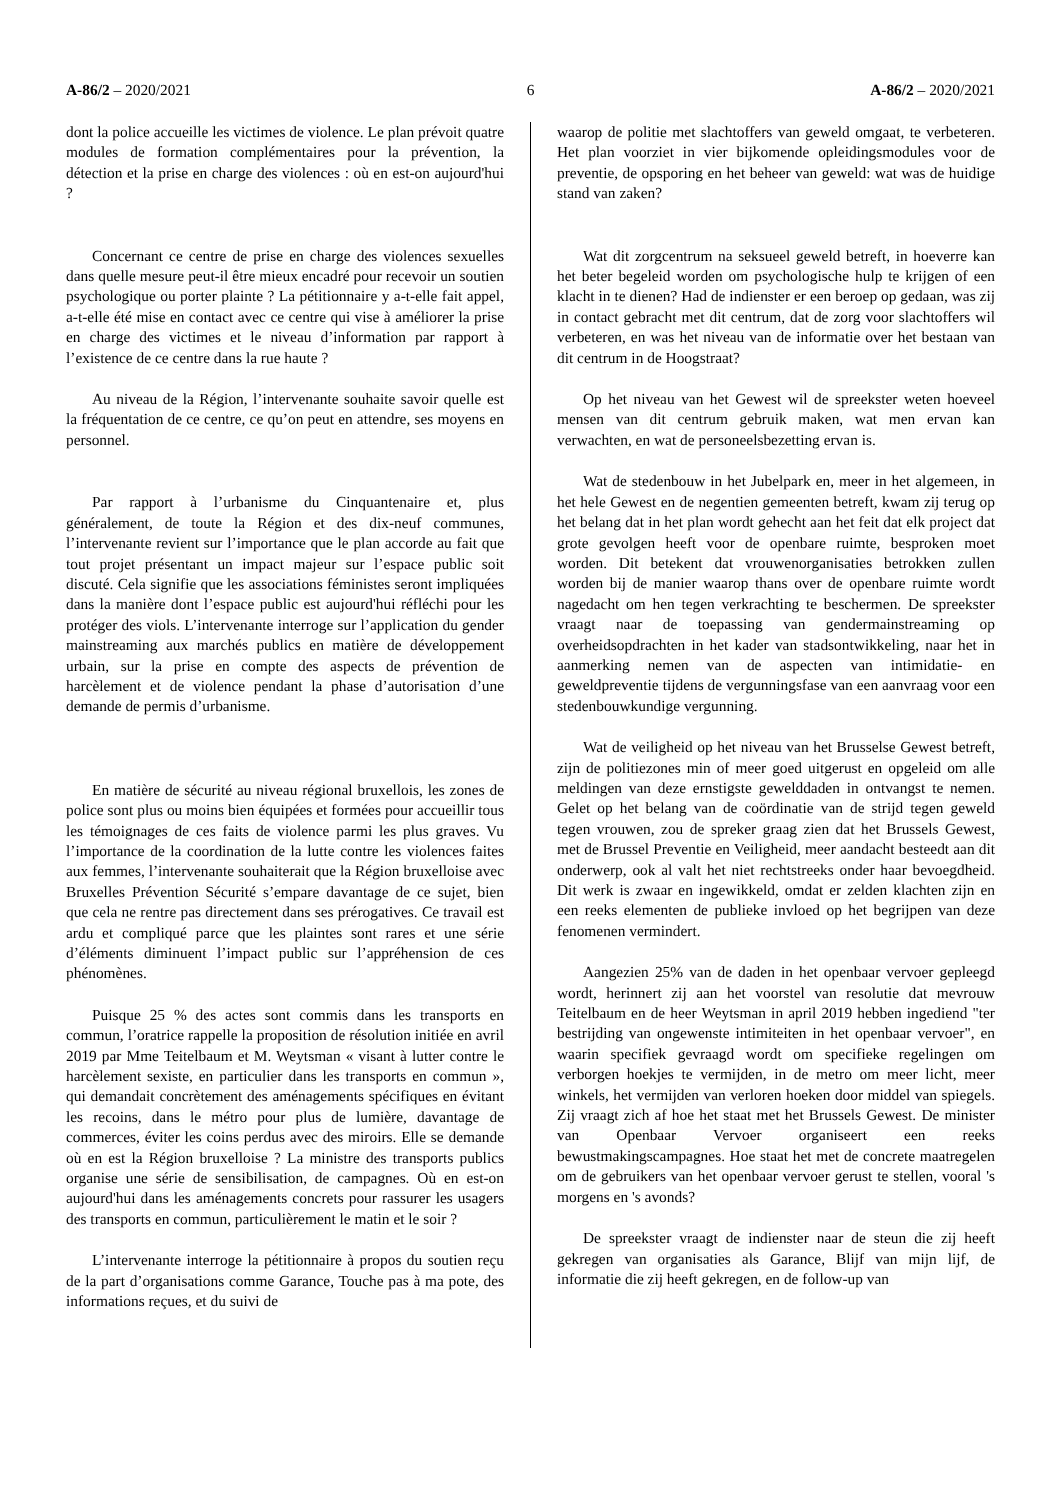A-86/2 – 2020/2021 6 A-86/2 – 2020/2021
dont la police accueille les victimes de violence. Le plan prévoit quatre modules de formation complémentaires pour la prévention, la détection et la prise en charge des violences : où en est-on aujourd'hui ?
Concernant ce centre de prise en charge des violences sexuelles dans quelle mesure peut-il être mieux encadré pour recevoir un soutien psychologique ou porter plainte ? La pétitionnaire y a-t-elle fait appel, a-t-elle été mise en contact avec ce centre qui vise à améliorer la prise en charge des victimes et le niveau d’information par rapport à l’existence de ce centre dans la rue haute ?
Au niveau de la Région, l’intervenante souhaite savoir quelle est la fréquentation de ce centre, ce qu’on peut en attendre, ses moyens en personnel.
Par rapport à l’urbanisme du Cinquantenaire et, plus généralement, de toute la Région et des dix-neuf communes, l’intervenante revient sur l’importance que le plan accorde au fait que tout projet présentant un impact majeur sur l’espace public soit discuté. Cela signifie que les associations féministes seront impliquées dans la manière dont l’espace public est aujourd'hui réfléchi pour les protéger des viols. L’intervenante interroge sur l’application du gender mainstreaming aux marchés publics en matière de développement urbain, sur la prise en compte des aspects de prévention de harcèlement et de violence pendant la phase d’autorisation d’une demande de permis d’urbanisme.
En matière de sécurité au niveau régional bruxellois, les zones de police sont plus ou moins bien équipées et formées pour accueillir tous les témoignages de ces faits de violence parmi les plus graves. Vu l’importance de la coordination de la lutte contre les violences faites aux femmes, l’intervenante souhaiterait que la Région bruxelloise avec Bruxelles Prévention Sécurité s’empare davantage de ce sujet, bien que cela ne rentre pas directement dans ses prérogatives. Ce travail est ardu et compliqué parce que les plaintes sont rares et une série d’éléments diminuent l’impact public sur l’appréhension de ces phénomènes.
Puisque 25 % des actes sont commis dans les transports en commun, l’oratrice rappelle la proposition de résolution initiée en avril 2019 par Mme Teitelbaum et M. Weytsman « visant à lutter contre le harcèlement sexiste, en particulier dans les transports en commun », qui demandait concrètement des aménagements spécifiques en évitant les recoins, dans le métro pour plus de lumière, davantage de commerces, éviter les coins perdus avec des miroirs. Elle se demande où en est la Région bruxelloise ? La ministre des transports publics organise une série de sensibilisation, de campagnes. Où en est-on aujourd'hui dans les aménagements concrets pour rassurer les usagers des transports en commun, particulièrement le matin et le soir ?
L’intervenante interroge la pétitionnaire à propos du soutien reçu de la part d’organisations comme Garance, Touche pas à ma pote, des informations reçues, et du suivi de
waarop de politie met slachtoffers van geweld omgaat, te verbeteren. Het plan voorziet in vier bijkomende opleidingsmodules voor de preventie, de opsporing en het beheer van geweld: wat was de huidige stand van zaken?
Wat dit zorgcentrum na seksueel geweld betreft, in hoeverre kan het beter begeleid worden om psychologische hulp te krijgen of een klacht in te dienen? Had de indienster er een beroep op gedaan, was zij in contact gebracht met dit centrum, dat de zorg voor slachtoffers wil verbeteren, en was het niveau van de informatie over het bestaan van dit centrum in de Hoogstraat?
Op het niveau van het Gewest wil de spreekster weten hoeveel mensen van dit centrum gebruik maken, wat men ervan kan verwachten, en wat de personeelsbezetting ervan is.
Wat de stedenbouw in het Jubelpark en, meer in het algemeen, in het hele Gewest en de negentien gemeenten betreft, kwam zij terug op het belang dat in het plan wordt gehecht aan het feit dat elk project dat grote gevolgen heeft voor de openbare ruimte, besproken moet worden. Dit betekent dat vrouwenorganisaties betrokken zullen worden bij de manier waarop thans over de openbare ruimte wordt nagedacht om hen tegen verkrachting te beschermen. De spreekster vraagt naar de toepassing van gendermainstreaming op overheidsopdrachten in het kader van stadsontwikkeling, naar het in aanmerking nemen van de aspecten van intimidatie- en geweldpreventie tijdens de vergunningsfase van een aanvraag voor een stedenbouwkundige vergunning.
Wat de veiligheid op het niveau van het Brusselse Gewest betreft, zijn de politiezones min of meer goed uitgerust en opgeleid om alle meldingen van deze ernstigste gewelddaden in ontvangst te nemen. Gelet op het belang van de coördinatie van de strijd tegen geweld tegen vrouwen, zou de spreker graag zien dat het Brussels Gewest, met de Brussel Preventie en Veiligheid, meer aandacht besteedt aan dit onderwerp, ook al valt het niet rechtstreeks onder haar bevoegdheid. Dit werk is zwaar en ingewikkeld, omdat er zelden klachten zijn en een reeks elementen de publieke invloed op het begrijpen van deze fenomenen vermindert.
Aangezien 25% van de daden in het openbaar vervoer gepleegd wordt, herinnert zij aan het voorstel van resolutie dat mevrouw Teitelbaum en de heer Weytsman in april 2019 hebben ingediend "ter bestrijding van ongewenste intimiteiten in het openbaar vervoer", en waarin specifiek gevraagd wordt om specifieke regelingen om verborgen hoekjes te vermijden, in de metro om meer licht, meer winkels, het vermijden van verloren hoeken door middel van spiegels. Zij vraagt zich af hoe het staat met het Brussels Gewest. De minister van Openbaar Vervoer organiseert een reeks bewustmakingscampagnes. Hoe staat het met de concrete maatregelen om de gebruikers van het openbaar vervoer gerust te stellen, vooral 's morgens en 's avonds?
De spreekster vraagt de indienster naar de steun die zij heeft gekregen van organisaties als Garance, Blijf van mijn lijf, de informatie die zij heeft gekregen, en de follow-up van